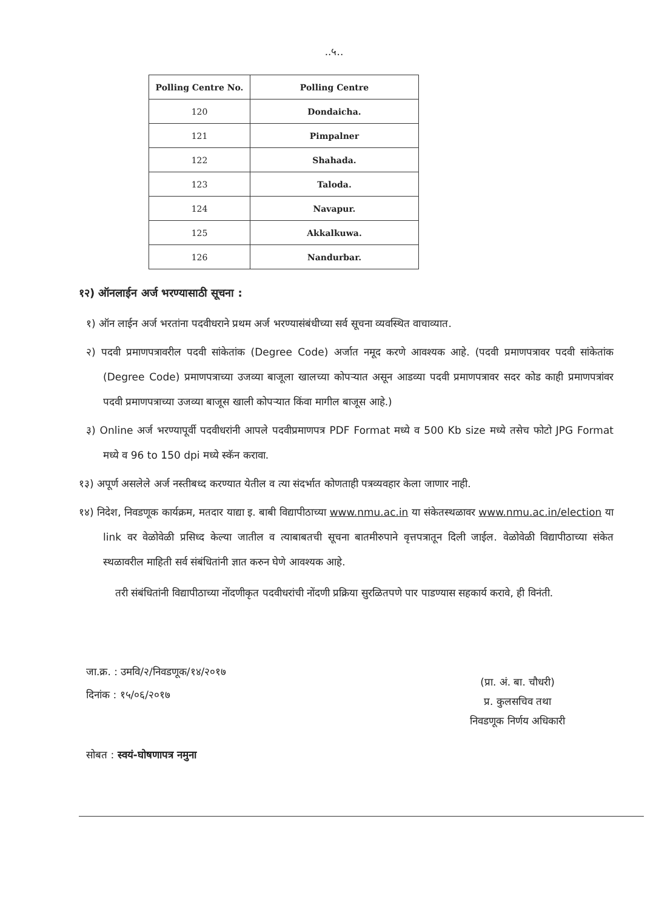..५..
| Polling Centre No. | Polling Centre |
| --- | --- |
| 120 | Dondaicha. |
| 121 | Pimpalner |
| 122 | Shahada. |
| 123 | Taloda. |
| 124 | Navapur. |
| 125 | Akkalkuwa. |
| 126 | Nandurbar. |
१२) ऑनलाईन अर्ज भरण्यासाठी सूचना :
१) ऑन लाईन अर्ज भरतांना पदवीधराने प्रथम अर्ज भरण्यासंबंधीच्या सर्व सूचना व्यवस्थित वाचाव्यात.
२) पदवी प्रमाणपत्रावरील पदवी सांकेतांक (Degree Code) अर्जात नमूद करणे आवश्यक आहे. (पदवी प्रमाणपत्रावर पदवी सांकेतांक (Degree Code) प्रमाणपत्राच्या उजव्या बाजूला खालच्या कोपऱ्यात असून आडव्या पदवी प्रमाणपत्रावर सदर कोड काही प्रमाणपत्रांवर पदवी प्रमाणपत्राच्या उजव्या बाजूस खाली कोपऱ्यात किंवा मागील बाजूस आहे.)
३) Online अर्ज भरण्यापूर्वी पदवीधरांनी आपले पदवीप्रमाणपत्र PDF Format मध्ये व 500 Kb size मध्ये तसेच फोटो JPG Format मध्ये व 96 to 150 dpi मध्ये स्कॅन करावा.
१३) अपूर्ण असलेले अर्ज नस्तीबध्द करण्यात येतील व त्या संदर्भात कोणताही पत्रव्यवहार केला जाणार नाही.
१४) निदेश, निवडणूक कार्यक्रम, मतदार याद्या इ. बाबी विद्यापीठाच्या www.nmu.ac.in या संकेतस्थळावर www.nmu.ac.in/election या link वर वेळोवेळी प्रसिध्द केल्या जातील व त्याबाबतची सूचना बातमीरुपाने वृत्तपत्रातून दिली जाईल. वेळोवेळी विद्यापीठाच्या संकेत स्थळावरील माहिती सर्व संबंधितांनी ज्ञात करुन घेणे आवश्यक आहे.
तरी संबंधितांनी विद्यापीठाच्या नोंदणीकृत पदवीधरांची नोंदणी प्रक्रिया सुरळितपणे पार पाडण्यास सहकार्य करावे, ही विनंती.
जा.क्र. : उमवि/२/निवडणूक/१४/२०१७
दिनांक : १५/०६/२०१७
(प्रा. अं. बा. चौधरी)
प्र. कुलसचिव तथा
निवडणूक निर्णय अधिकारी
सोबत : स्वयं-घोषणापत्र नमुना